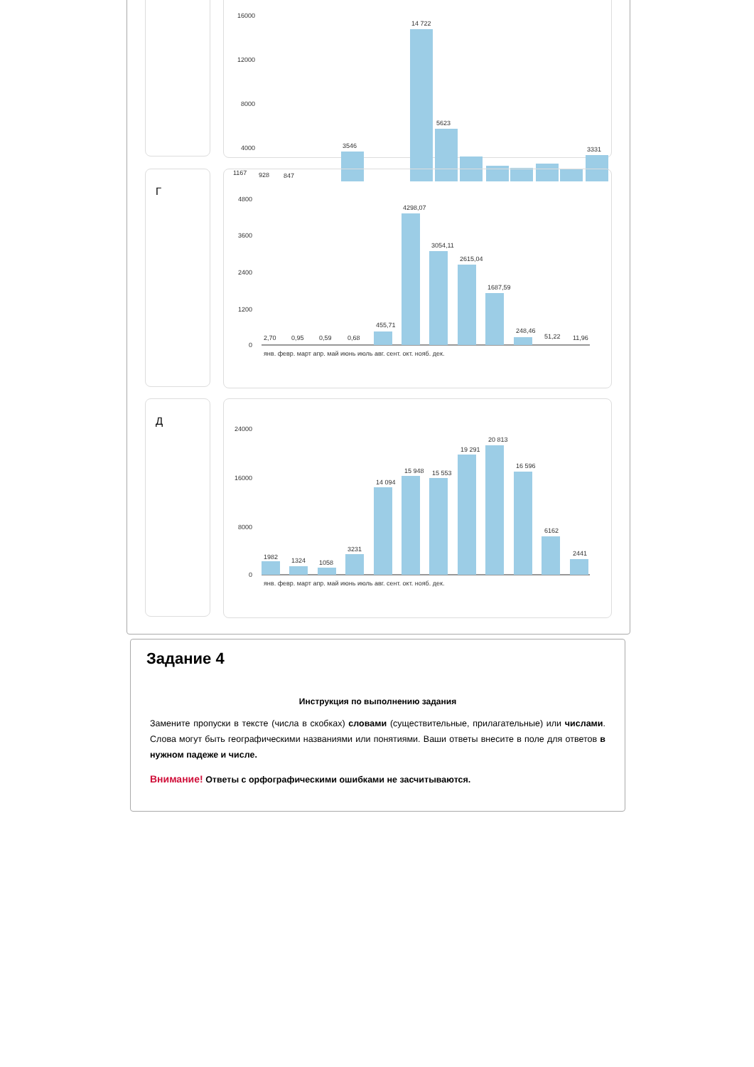16000
12000
8000
4000
14 722
3546
5623
1167
928
847
3331
Г
4800
3600
2400
1200
0
2,70
0,95
0,59
0,68
455,71
4298,07
3054,11
2615,04
1687,59
248,46
51,22
11,96
янв. февр. март апр. май июнь июль авг. сент. окт. нояб. дек.
Д
24000
16000
8000
0
1982
1324
1058
3231
14 094
15 948
15 553
19 291
20 813
16 596
6162
2441
янв. февр. март апр. май июнь июль авг. сент. окт. нояб. дек.
Задание 4
Инструкция по выполнению задания
Замените пропуски в тексте (числа в скобках) словами (существительные, прилагательные) или числами. Слова могут быть географическими названиями или понятиями. Ваши ответы внесите в поле для ответов в нужном падеже и числе.
Внимание! Ответы с орфографическими ошибками не засчитываются.